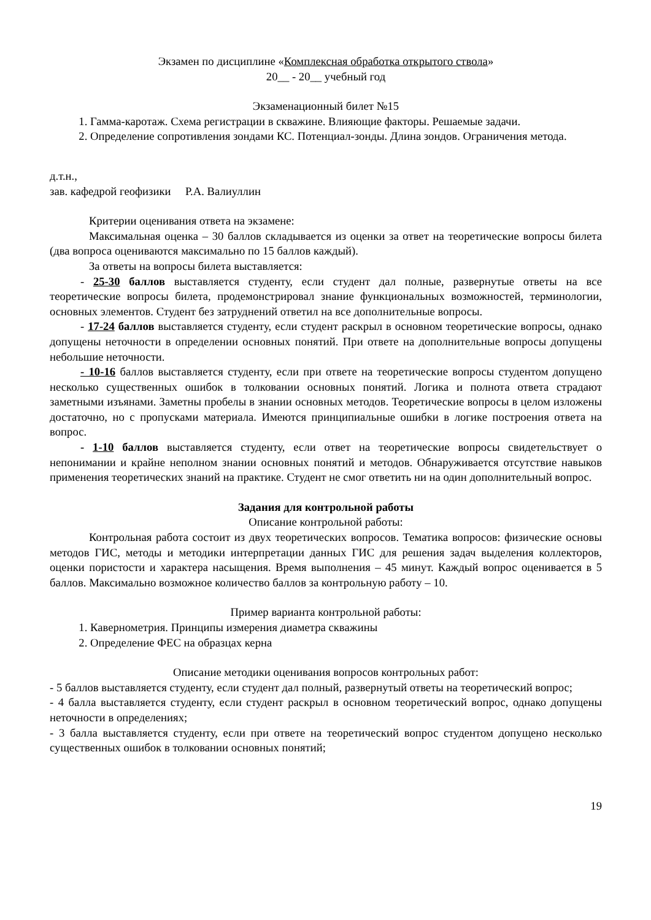Экзамен по дисциплине «Комплексная обработка открытого ствола»
20__ - 20__ учебный год
Экзаменационный билет №15
1. Гамма-каротаж. Схема регистрации в скважине. Влияющие факторы. Решаемые задачи.
2. Определение сопротивления зондами КС. Потенциал-зонды. Длина зондов. Ограничения метода.
д.т.н.,
зав. кафедрой геофизики Р.А. Валиуллин
Критерии оценивания ответа на экзамене:
Максимальная оценка – 30 баллов складывается из оценки за ответ на теоретические вопросы билета (два вопроса оцениваются максимально по 15 баллов каждый).
За ответы на вопросы билета выставляется:
- 25-30 баллов выставляется студенту, если студент дал полные, развернутые ответы на все теоретические вопросы билета, продемонстрировал знание функциональных возможностей, терминологии, основных элементов. Студент без затруднений ответил на все дополнительные вопросы.
- 17-24 баллов выставляется студенту, если студент раскрыл в основном теоретические вопросы, однако допущены неточности в определении основных понятий. При ответе на дополнительные вопросы допущены небольшие неточности.
- 10-16 баллов выставляется студенту, если при ответе на теоретические вопросы студентом допущено несколько существенных ошибок в толковании основных понятий. Логика и полнота ответа страдают заметными изъянами. Заметны пробелы в знании основных методов. Теоретические вопросы в целом изложены достаточно, но с пропусками материала. Имеются принципиальные ошибки в логике построения ответа на вопрос.
- 1-10 баллов выставляется студенту, если ответ на теоретические вопросы свидетельствует о непонимании и крайне неполном знании основных понятий и методов. Обнаруживается отсутствие навыков применения теоретических знаний на практике. Студент не смог ответить ни на один дополнительный вопрос.
Задания для контрольной работы
Описание контрольной работы:
Контрольная работа состоит из двух теоретических вопросов. Тематика вопросов: физические основы методов ГИС, методы и методики интерпретации данных ГИС для решения задач выделения коллекторов, оценки пористости и характера насыщения. Время выполнения – 45 минут. Каждый вопрос оценивается в 5 баллов. Максимально возможное количество баллов за контрольную работу – 10.
Пример варианта контрольной работы:
1. Кавернометрия. Принципы измерения диаметра скважины
2. Определение ФЕС на образцах керна
Описание методики оценивания вопросов контрольных работ:
- 5 баллов выставляется студенту, если студент дал полный, развернутый ответы на теоретический вопрос;
- 4 балла выставляется студенту, если студент раскрыл в основном теоретический вопрос, однако допущены неточности в определениях;
- 3 балла выставляется студенту, если при ответе на теоретический вопрос студентом допущено несколько существенных ошибок в толковании основных понятий;
19